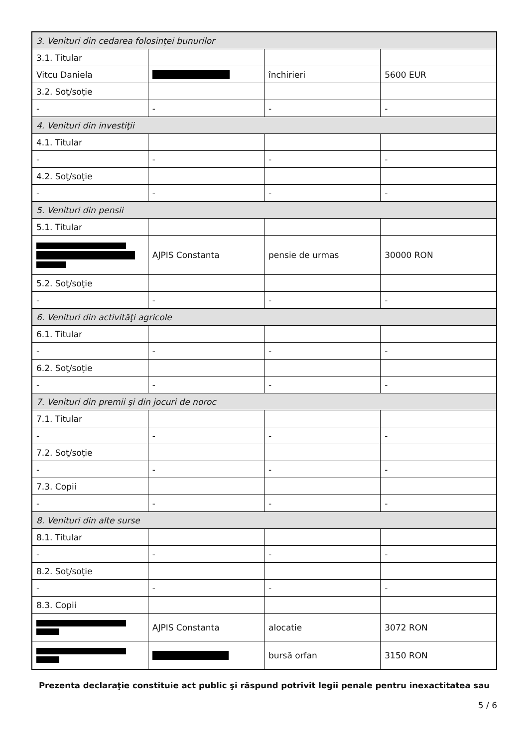| 3. Venituri din cedarea folosinţei bunurilor | | | |
| 3.1. Titular | | | |
| Vitcu Daniela | | închirieri | 5600 EUR |
| 3.2. Soţ/soţie | | | |
| - | - | - | - |
| 4. Venituri din investiţii | | | |
| 4.1. Titular | | | |
| - | - | - | - |
| 4.2. Soţ/soţie | | | |
| - | - | - | - |
| 5. Venituri din pensii | | | |
| 5.1. Titular | | | |
| | AJPIS Constanta | pensie de urmas | 30000 RON |
| 5.2. Soţ/soţie | | | |
| - | - | - | - |
| 6. Venituri din activităţi agricole | | | |
| 6.1. Titular | | | |
| - | - | - | - |
| 6.2. Soţ/soţie | | | |
| - | - | - | - |
| 7. Venituri din premii şi din jocuri de noroc | | | |
| 7.1. Titular | | | |
| - | - | - | - |
| 7.2. Soţ/soţie | | | |
| - | - | - | - |
| 7.3. Copii | | | |
| - | - | - | - |
| 8. Venituri din alte surse | | | |
| 8.1. Titular | | | |
| - | - | - | - |
| 8.2. Soţ/soţie | | | |
| - | - | - | - |
| 8.3. Copii | | | |
| | AJPIS Constanta | alocatie | 3072 RON |
| | | bursă orfan | 3150 RON |
Prezenta declaraţie constituie act public şi răspund potrivit legii penale pentru inexactitatea sau
5 / 6